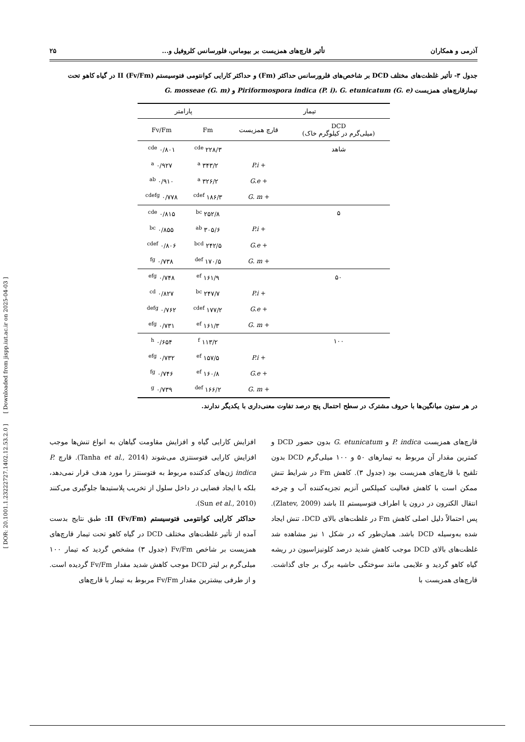آذرمی و همکاران تأثیر قارچ‌های همزیست بر بیوماس، فلورسانس کلروفیل و... ۲۵
جدول ۳- تأثیر غلظت‌های مختلف DCD بر شاخص‌های فلرورسانس حداکثر (Fm) و حداکثر کارایی کوانتومی فتوسیستم II (Fv/Fm) در گیاه کاهو تحت تیمارقارچ‌های همزیست Piriformospora indica (P. i)، G. etunicatum (G. e) و G. mosseae (G. m)
| تیمار | | پارامتر | |
| --- | --- | --- | --- |
| DCD (میلی‌گرم در کیلوگرم خاک) | قارچ همزیست | Fm | Fv/Fm |
| شاهد | | ۲۲۸/۳ <sup>cde</sup> | ۰/۸۰۱ <sup>cde</sup> |
| | + P.i | ۳۴۳/۲ <sup>a</sup> | ۰/۹۲۷ <sup>a</sup> |
| | + G.e | ۳۲۶/۲ <sup>a</sup> | ۰/۹۱۰ <sup>ab</sup> |
| | + G. m | ۱۸۶/۳ <sup>cdef</sup> | ۰/۷۷۸ <sup>cdefg</sup> |
| ۵ | | ۲۵۲/۸ <sup>bc</sup> | ۰/۸۱۵ <sup>cde</sup> |
| | + P.i | ۳۰۵/۶ <sup>ab</sup> | ۰/۸۵۵ <sup>bc</sup> |
| | + G.e | ۲۴۲/۵ <sup>bcd</sup> | ۰/۸۰۶ <sup>cdef</sup> |
| | + G. m | ۱۷۰/۵ <sup>def</sup> | ۰/۷۳۸ <sup>fg</sup> |
| ۵۰ | | ۱۶۱/۹ <sup>ef</sup> | ۰/۷۴۸ <sup>efg</sup> |
| | + P.i | ۲۴۷/۷ <sup>bc</sup> | ۰/۸۲۷ <sup>cd</sup> |
| | + G.e | ۱۷۷/۲ <sup>cdef</sup> | ۰/۷۶۲ <sup>defg</sup> |
| | + G. m | ۱۶۱/۳ <sup>ef</sup> | ۰/۷۳۱ <sup>efg</sup> |
| ۱۰۰ | | ۱۱۳/۲ <sup>f</sup> | ۰/۶۵۴ <sup>h</sup> |
| | + P.i | ۱۵۷/۵ <sup>ef</sup> | ۰/۷۳۲ <sup>efg</sup> |
| | + G.e | ۱۶۰/۸ <sup>ef</sup> | ۰/۷۴۶ <sup>fg</sup> |
| | + G. m | ۱۶۶/۲ <sup>def</sup> | ۰/۷۳۹ <sup>g</sup> |
در هر ستون میانگین‌ها با حروف مشترک در سطح احتمال پنج درصد تفاوت معنی‌داری با یکدیگر ندارند.
قارچ‌های همزیست P. indica و G. etunicatum بدون حضور DCD و کمترین مقدار آن مربوط به تیمارهای ۵۰ و ۱۰۰ میلی‌گرم DCD بدون تلقیح با قارچ‌های همزیست بود (جدول ۳). کاهش Fm در شرایط تنش ممکن است با کاهش فعالیت کمپلکس آنزیم تجزیه‌کننده آب و چرخه انتقال الکترون در درون یا اطراف فتوسیستم II باشد (Zlatev, 2009). پس احتمالاً دلیل اصلی کاهش Fm در غلظت‌های بالای DCD، تنش ایجاد شده به‌وسیله DCD باشد. همان‌طور که در شکل ۱ نیز مشاهده شد غلظت‌های بالای DCD موجب کاهش شدید درصد کلونیزاسیون در ریشه گیاه کاهو گردید و علایمی مانند سوختگی حاشیه برگ بر جای گذاشت. قارچ‌های همزیست با
افزایش کارایی گیاه و افزایش مقاومت گیاهان به انواع تنش‌ها موجب افزایش کارایی فتوسنتزی می‌شوند (Tanha et al., 2014). قارچ P. indica ژن‌های کدکننده مربوط به فتوسنتز را مورد هدف قرار نمی‌دهد، بلکه با ایجاد فضایی در داخل سلول از تخریب پلاستیدها جلوگیری می‌کنند (Sun et al., 2010).
حداکثر کارایی کوانتومی فتوسیستم II (Fv/Fm): طبق نتایج بدست آمده از تأثیر غلظت‌های مختلف DCD در گیاه کاهو تحت تیمار قارچ‌های همزیست بر شاخص Fv/Fm (جدول ۳) مشخص گردید که تیمار ۱۰۰ میلی‌گرم بر لیتر DCD موجب کاهش شدید مقدار Fv/Fm گردیده است. و از طرفی بیشترین مقدار Fv/Fm مربوط به تیمار با قارچ‌های
[ DOR: 20.1001.1.23222727.1402.12.53.2.0 ] [ Downloaded from jispp.iut.ac.ir on 2025-04-03 ]